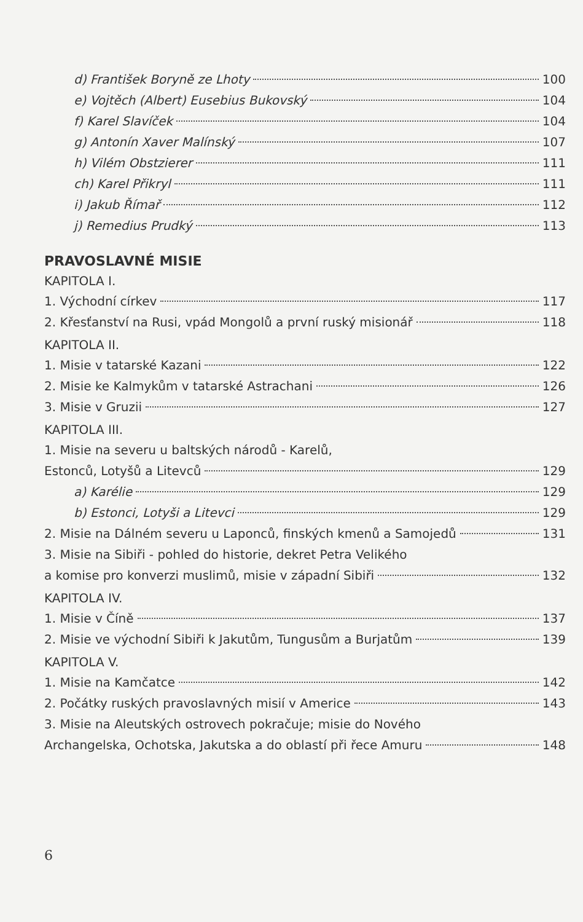d) František Boryně ze Lhoty 100
e) Vojtěch (Albert) Eusebius Bukovský 104
f) Karel Slavíček 104
g) Antonín Xaver Malínský 107
h) Vilém Obstzierer 111
ch) Karel Přikryl 111
i) Jakub Římař 112
j) Remedius Prudký 113
PRAVOSLAVNÉ MISIE
KAPITOLA I.
1. Východní církev 117
2. Křesťanství na Rusi, vpád Mongolů a první ruský misionář 118
KAPITOLA II.
1. Misie v tatarské Kazani 122
2. Misie ke Kalmykům v tatarské Astrachani 126
3. Misie v Gruzii 127
KAPITOLA III.
1. Misie na severu u baltských národů - Karelů,
Estonců, Lotyšů a Litevců 129
a) Karélie 129
b) Estonci, Lotyši a Litevci 129
2. Misie na Dálném severu u Laponců, finských kmenů a Samojedů 131
3. Misie na Sibiři - pohled do historie, dekret Petra Velikého
a komise pro konverzi muslimů, misie v západní Sibiři 132
KAPITOLA IV.
1. Misie v Číně 137
2. Misie ve východní Sibiři k Jakutům, Tungusům a Burjatům 139
KAPITOLA V.
1. Misie na Kamčatce 142
2. Počátky ruských pravoslavných misií v Americe 143
3. Misie na Aleutských ostrovech pokračuje; misie do Nového
Archangelska, Ochotska, Jakutska a do oblastí při řece Amuru 148
6